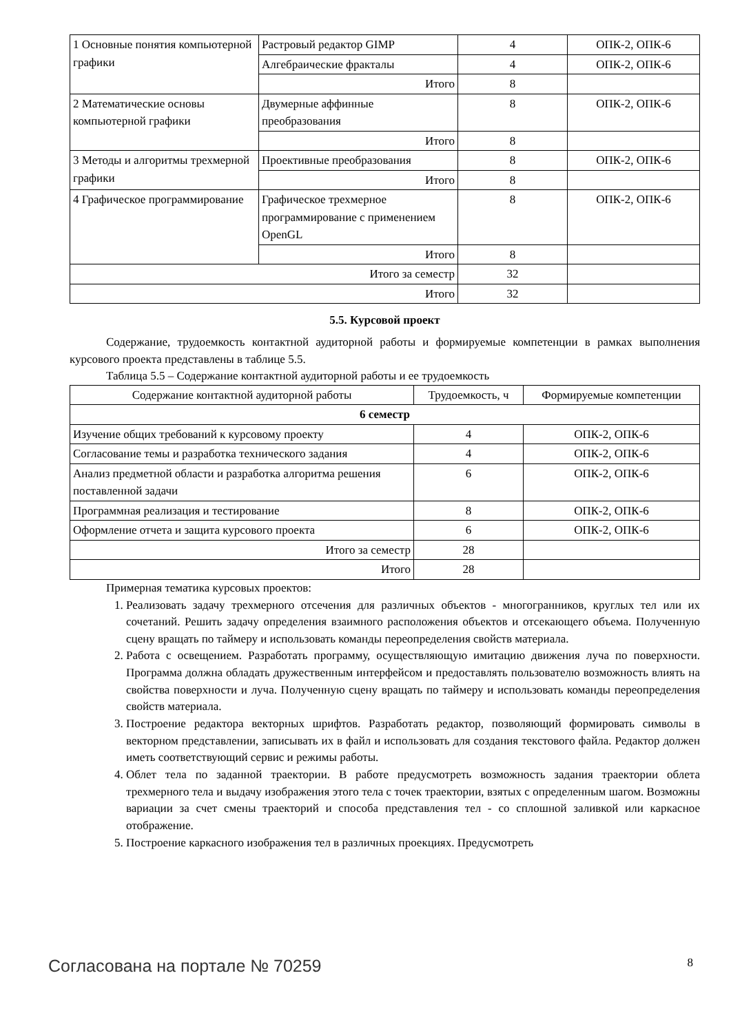| 1 Основные понятия компьютерной графики | Растровый редактор GIMP | 4 | ОПК-2, ОПК-6 |
| | Алгебраические фракталы | 4 | ОПК-2, ОПК-6 |
| | Итого | 8 | |
| 2 Математические основы компьютерной графики | Двумерные аффинные преобразования | 8 | ОПК-2, ОПК-6 |
| | Итого | 8 | |
| 3 Методы и алгоритмы трехмерной графики | Проективные преобразования | 8 | ОПК-2, ОПК-6 |
| | Итого | 8 | |
| 4 Графическое программирование | Графическое трехмерное программирование с применением OpenGL | 8 | ОПК-2, ОПК-6 |
| | Итого | 8 | |
| Итого за семестр | | 32 | |
| Итого | | 32 | |
5.5. Курсовой проект
Содержание, трудоемкость контактной аудиторной работы и формируемые компетенции в рамках выполнения курсового проекта представлены в таблице 5.5.
Таблица 5.5 – Содержание контактной аудиторной работы и ее трудоемкость
| Содержание контактной аудиторной работы | Трудоемкость, ч | Формируемые компетенции |
| --- | --- | --- |
| 6 семестр | | |
| Изучение общих требований к курсовому проекту | 4 | ОПК-2, ОПК-6 |
| Согласование темы и разработка технического задания | 4 | ОПК-2, ОПК-6 |
| Анализ предметной области и разработка алгоритма решения поставленной задачи | 6 | ОПК-2, ОПК-6 |
| Программная реализация и тестирование | 8 | ОПК-2, ОПК-6 |
| Оформление отчета и защита курсового проекта | 6 | ОПК-2, ОПК-6 |
| Итого за семестр | 28 | |
| Итого | 28 | |
Примерная тематика курсовых проектов:
1. Реализовать задачу трехмерного отсечения для различных объектов - многогранников, круглых тел или их сочетаний. Решить задачу определения взаимного расположения объектов и отсекающего объема. Полученную сцену вращать по таймеру и использовать команды переопределения свойств материала.
2. Работа с освещением. Разработать программу, осуществляющую имитацию движения луча по поверхности. Программа должна обладать дружественным интерфейсом и предоставлять пользователю возможность влиять на свойства поверхности и луча. Полученную сцену вращать по таймеру и использовать команды переопределения свойств материала.
3. Построение редактора векторных шрифтов. Разработать редактор, позволяющий формировать символы в векторном представлении, записывать их в файл и использовать для создания текстового файла. Редактор должен иметь соответствующий сервис и режимы работы.
4. Облет тела по заданной траектории. В работе предусмотреть возможность задания траектории облета трехмерного тела и выдачу изображения этого тела с точек траектории, взятых с определенным шагом. Возможны вариации за счет смены траекторий и способа представления тел - со сплошной заливкой или каркасное отображение.
5. Построение каркасного изображения тел в различных проекциях. Предусмотреть
Согласована на портале № 70259 8